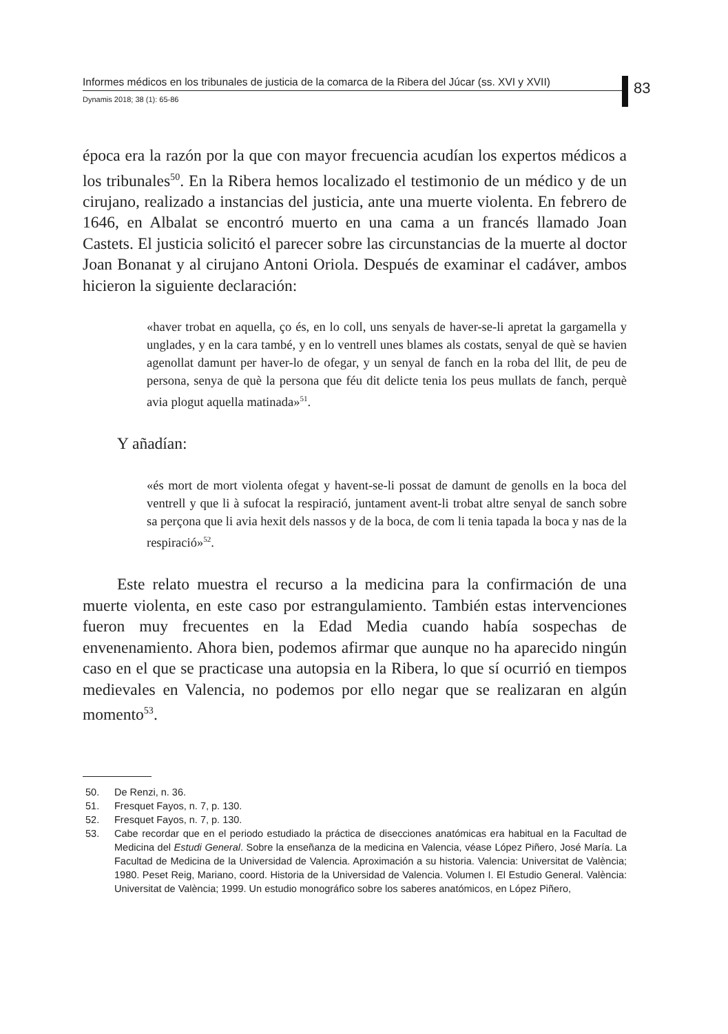Informes médicos en los tribunales de justicia de la comarca de la Ribera del Júcar (ss. XVI y XVII)
Dynamis 2018; 38 (1): 65-86
83
época era la razón por la que con mayor frecuencia acudían los expertos médicos a los tribunales<sup>50</sup>. En la Ribera hemos localizado el testimonio de un médico y de un cirujano, realizado a instancias del justicia, ante una muerte violenta. En febrero de 1646, en Albalat se encontró muerto en una cama a un francés llamado Joan Castets. El justicia solicitó el parecer sobre las circunstancias de la muerte al doctor Joan Bonanat y al cirujano Antoni Oriola. Después de examinar el cadáver, ambos hicieron la siguiente declaración:
«haver trobat en aquella, ço és, en lo coll, uns senyals de haver-se-li apretat la gargamella y unglades, y en la cara també, y en lo ventrell unes blames als costats, senyal de què se havien agenollat damunt per haver-lo de ofegar, y un senyal de fanch en la roba del llit, de peu de persona, senya de què la persona que féu dit delicte tenia los peus mullats de fanch, perquè avia plogut aquella matinada»<sup>51</sup>.
Y añadían:
«és mort de mort violenta ofegat y havent-se-li possat de damunt de genolls en la boca del ventrell y que li à sufocat la respiració, juntament avent-li trobat altre senyal de sanch sobre sa perçona que li avia hexit dels nassos y de la boca, de com li tenia tapada la boca y nas de la respiració»<sup>52</sup>.
Este relato muestra el recurso a la medicina para la confirmación de una muerte violenta, en este caso por estrangulamiento. También estas intervenciones fueron muy frecuentes en la Edad Media cuando había sospechas de envenenamiento. Ahora bien, podemos afirmar que aunque no ha aparecido ningún caso en el que se practicase una autopsia en la Ribera, lo que sí ocurrió en tiempos medievales en Valencia, no podemos por ello negar que se realizaran en algún momento<sup>53</sup>.
50. De Renzi, n. 36.
51. Fresquet Fayos, n. 7, p. 130.
52. Fresquet Fayos, n. 7, p. 130.
53. Cabe recordar que en el periodo estudiado la práctica de disecciones anatómicas era habitual en la Facultad de Medicina del Estudi General. Sobre la enseñanza de la medicina en Valencia, véase López Piñero, José María. La Facultad de Medicina de la Universidad de Valencia. Aproximación a su historia. Valencia: Universitat de València; 1980. Peset Reig, Mariano, coord. Historia de la Universidad de Valencia. Volumen I. El Estudio General. València: Universitat de València; 1999. Un estudio monográfico sobre los saberes anatómicos, en López Piñero,